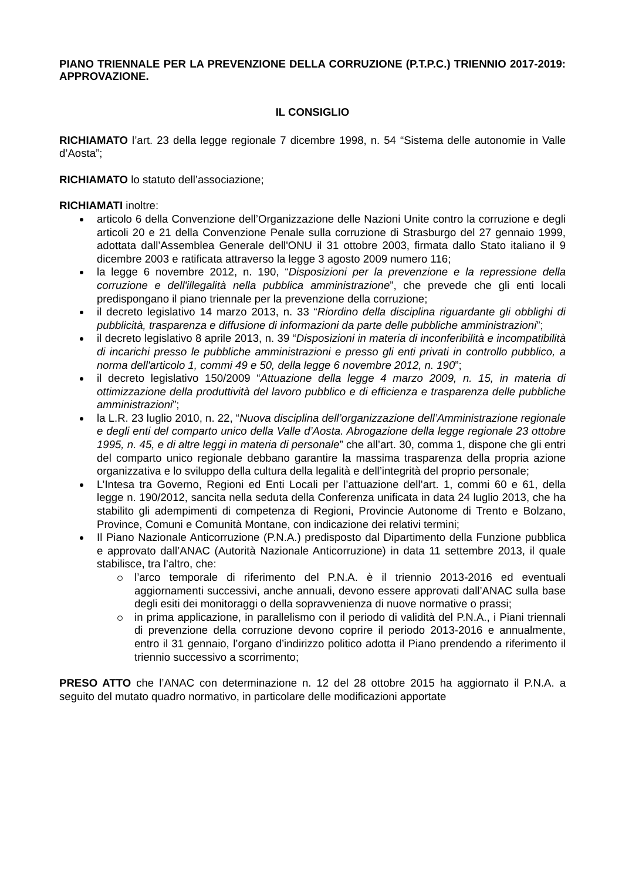PIANO TRIENNALE PER LA PREVENZIONE DELLA CORRUZIONE (P.T.P.C.) TRIENNIO 2017-2019: APPROVAZIONE.
IL CONSIGLIO
RICHIAMATO l’art. 23 della legge regionale 7 dicembre 1998, n. 54 “Sistema delle autonomie in Valle d’Aosta”;
RICHIAMATO lo statuto dell’associazione;
RICHIAMATI inoltre:
articolo 6 della Convenzione dell’Organizzazione delle Nazioni Unite contro la corruzione e degli articoli 20 e 21 della Convenzione Penale sulla corruzione di Strasburgo del 27 gennaio 1999, adottata dall’Assemblea Generale dell'ONU il 31 ottobre 2003, firmata dallo Stato italiano il 9 dicembre 2003 e ratificata attraverso la legge 3 agosto 2009 numero 116;
la legge 6 novembre 2012, n. 190, “Disposizioni per la prevenzione e la repressione della corruzione e dell'illegalità nella pubblica amministrazione”, che prevede che gli enti locali predispongano il piano triennale per la prevenzione della corruzione;
il decreto legislativo 14 marzo 2013, n. 33 “Riordino della disciplina riguardante gli obblighi di pubblicità, trasparenza e diffusione di informazioni da parte delle pubbliche amministrazioni”;
il decreto legislativo 8 aprile 2013, n. 39 “Disposizioni in materia di inconferibilità e incompatibilità di incarichi presso le pubbliche amministrazioni e presso gli enti privati in controllo pubblico, a norma dell'articolo 1, commi 49 e 50, della legge 6 novembre 2012, n. 190”;
il decreto legislativo 150/2009 “Attuazione della legge 4 marzo 2009, n. 15, in materia di ottimizzazione della produttività del lavoro pubblico e di efficienza e trasparenza delle pubbliche amministrazioni”;
la L.R. 23 luglio 2010, n. 22, “Nuova disciplina dell’organizzazione dell’Amministrazione regionale e degli enti del comparto unico della Valle d’Aosta. Abrogazione della legge regionale 23 ottobre 1995, n. 45, e di altre leggi in materia di personale” che all’art. 30, comma 1, dispone che gli entri del comparto unico regionale debbano garantire la massima trasparenza della propria azione organizzativa e lo sviluppo della cultura della legalità e dell’integrità del proprio personale;
L’Intesa tra Governo, Regioni ed Enti Locali per l’attuazione dell’art. 1, commi 60 e 61, della legge n. 190/2012, sancita nella seduta della Conferenza unificata in data 24 luglio 2013, che ha stabilito gli adempimenti di competenza di Regioni, Provincie Autonome di Trento e Bolzano, Province, Comuni e Comunità Montane, con indicazione dei relativi termini;
Il Piano Nazionale Anticorruzione (P.N.A.) predisposto dal Dipartimento della Funzione pubblica e approvato dall’ANAC (Autorità Nazionale Anticorruzione) in data 11 settembre 2013, il quale stabilisce, tra l’altro, che:
l’arco temporale di riferimento del P.N.A. è il triennio 2013-2016 ed eventuali aggiornamenti successivi, anche annuali, devono essere approvati dall’ANAC sulla base degli esiti dei monitoraggi o della sopravvenienza di nuove normative o prassi;
in prima applicazione, in parallelismo con il periodo di validità del P.N.A., i Piani triennali di prevenzione della corruzione devono coprire il periodo 2013-2016 e annualmente, entro il 31 gennaio, l’organo d’indirizzo politico adotta il Piano prendendo a riferimento il triennio successivo a scorrimento;
PRESO ATTO che l’ANAC con determinazione n. 12 del 28 ottobre 2015 ha aggiornato il P.N.A. a seguito del mutato quadro normativo, in particolare delle modificazioni apportate